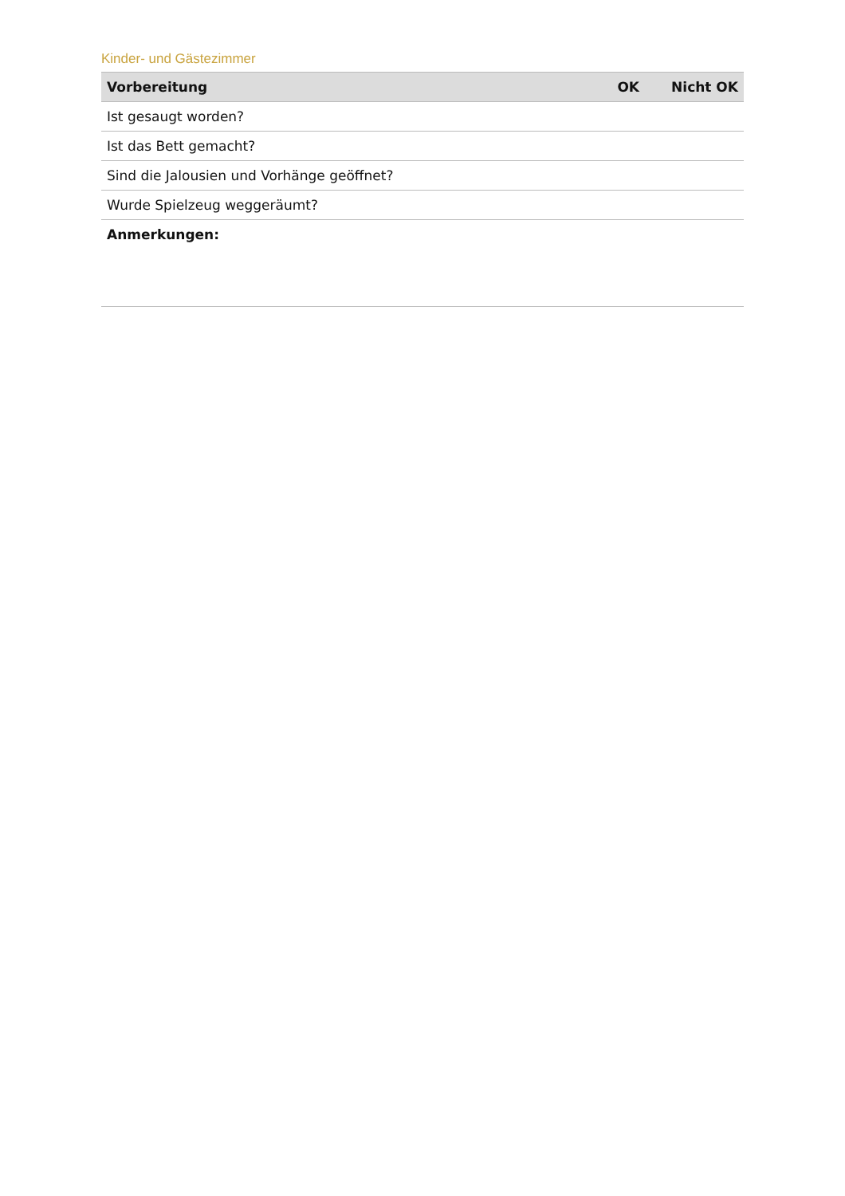Kinder- und Gästezimmer
| Vorbereitung | OK | Nicht OK |
| --- | --- | --- |
| Ist gesaugt worden? | | |
| Ist das Bett gemacht? | | |
| Sind die Jalousien und Vorhänge geöffnet? | | |
| Wurde Spielzeug weggeräumt? | | |
| Anmerkungen: | | |